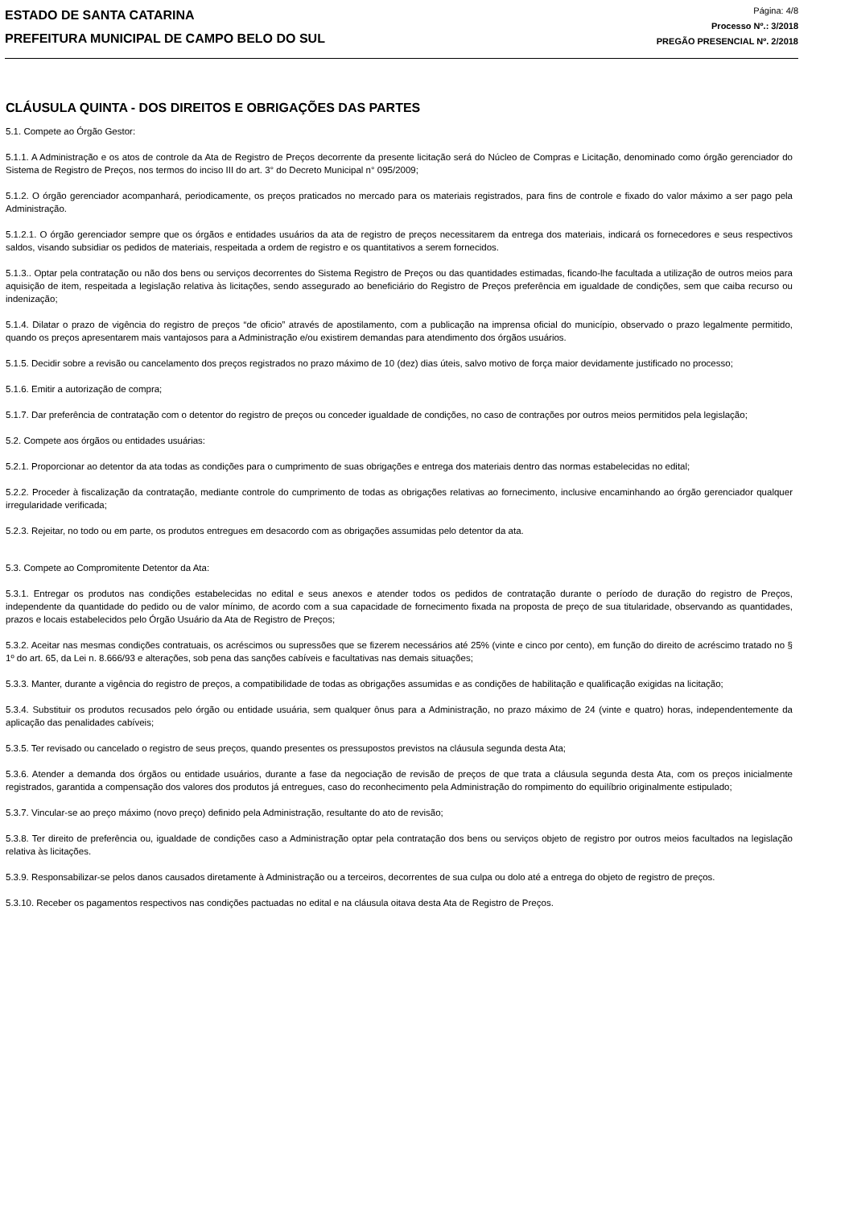ESTADO DE SANTA CATARINA
PREFEITURA MUNICIPAL DE CAMPO BELO DO SUL
Página: 4/8
Processo Nº.: 3/2018
PREGÃO PRESENCIAL Nº. 2/2018
CLÁUSULA QUINTA - DOS DIREITOS E OBRIGAÇÕES DAS PARTES
5.1. Compete ao Órgão Gestor:
5.1.1. A Administração e os atos de controle da Ata de Registro de Preços decorrente da presente licitação será do Núcleo de Compras e Licitação, denominado como órgão gerenciador do Sistema de Registro de Preços, nos termos do inciso III do art. 3° do Decreto Municipal n° 095/2009;
5.1.2. O órgão gerenciador acompanhará, periodicamente, os preços praticados no mercado para os materiais registrados, para fins de controle e fixado do valor máximo a ser pago pela Administração.
5.1.2.1. O órgão gerenciador sempre que os órgãos e entidades usuários da ata de registro de preços necessitarem da entrega dos materiais, indicará os fornecedores e seus respectivos saldos, visando subsidiar os pedidos de materiais, respeitada a ordem de registro e os quantitativos a serem fornecidos.
5.1.3.. Optar pela contratação ou não dos bens ou serviços decorrentes do Sistema Registro de Preços ou das quantidades estimadas, ficando-lhe facultada a utilização de outros meios para aquisição de item, respeitada a legislação relativa às licitações, sendo assegurado ao beneficiário do Registro de Preços preferência em igualdade de condições, sem que caiba recurso ou indenização;
5.1.4. Dilatar o prazo de vigência do registro de preços “de oficio” através de apostilamento, com a publicação na imprensa oficial do município, observado o prazo legalmente permitido, quando os preços apresentarem mais vantajosos para a Administração e/ou existirem demandas para atendimento dos órgãos usuários.
5.1.5. Decidir sobre a revisão ou cancelamento dos preços registrados no prazo máximo de 10 (dez) dias úteis, salvo motivo de força maior devidamente justificado no processo;
5.1.6. Emitir a autorização de compra;
5.1.7. Dar preferência de contratação com o detentor do registro de preços ou conceder igualdade de condições, no caso de contrações por outros meios permitidos pela legislação;
5.2. Compete aos órgãos ou entidades usuárias:
5.2.1. Proporcionar ao detentor da ata todas as condições para o cumprimento de suas obrigações e entrega dos materiais dentro das normas estabelecidas no edital;
5.2.2. Proceder à fiscalização da contratação, mediante controle do cumprimento de todas as obrigações relativas ao fornecimento, inclusive encaminhando ao órgão gerenciador qualquer irregularidade verificada;
5.2.3. Rejeitar, no todo ou em parte, os produtos entregues em desacordo com as obrigações assumidas pelo detentor da ata.
5.3. Compete ao Compromitente Detentor da Ata:
5.3.1. Entregar os produtos nas condições estabelecidas no edital e seus anexos e atender todos os pedidos de contratação durante o período de duração do registro de Preços, independente da quantidade do pedido ou de valor mínimo, de acordo com a sua capacidade de fornecimento fixada na proposta de preço de sua titularidade, observando as quantidades, prazos e locais estabelecidos pelo Órgão Usuário da Ata de Registro de Preços;
5.3.2. Aceitar nas mesmas condições contratuais, os acréscimos ou supressões que se fizerem necessários até 25% (vinte e cinco por cento), em função do direito de acréscimo tratado no § 1º do art. 65, da Lei n. 8.666/93 e alterações, sob pena das sanções cabíveis e facultativas nas demais situações;
5.3.3. Manter, durante a vigência do registro de preços, a compatibilidade de todas as obrigações assumidas e as condições de habilitação e qualificação exigidas na licitação;
5.3.4. Substituir os produtos recusados pelo órgão ou entidade usuária, sem qualquer ônus para a Administração, no prazo máximo de 24 (vinte e quatro) horas, independentemente da aplicação das penalidades cabíveis;
5.3.5. Ter revisado ou cancelado o registro de seus preços, quando presentes os pressupostos previstos na cláusula segunda desta Ata;
5.3.6. Atender a demanda dos órgãos ou entidade usuários, durante a fase da negociação de revisão de preços de que trata a cláusula segunda desta Ata, com os preços inicialmente registrados, garantida a compensação dos valores dos produtos já entregues, caso do reconhecimento pela Administração do rompimento do equilíbrio originalmente estipulado;
5.3.7. Vincular-se ao preço máximo (novo preço) definido pela Administração, resultante do ato de revisão;
5.3.8. Ter direito de preferência ou, igualdade de condições caso a Administração optar pela contratação dos bens ou serviços objeto de registro por outros meios facultados na legislação relativa às licitações.
5.3.9. Responsabilizar-se pelos danos causados diretamente à Administração ou a terceiros, decorrentes de sua culpa ou dolo até a entrega do objeto de registro de preços.
5.3.10. Receber os pagamentos respectivos nas condições pactuadas no edital e na cláusula oitava desta Ata de Registro de Preços.